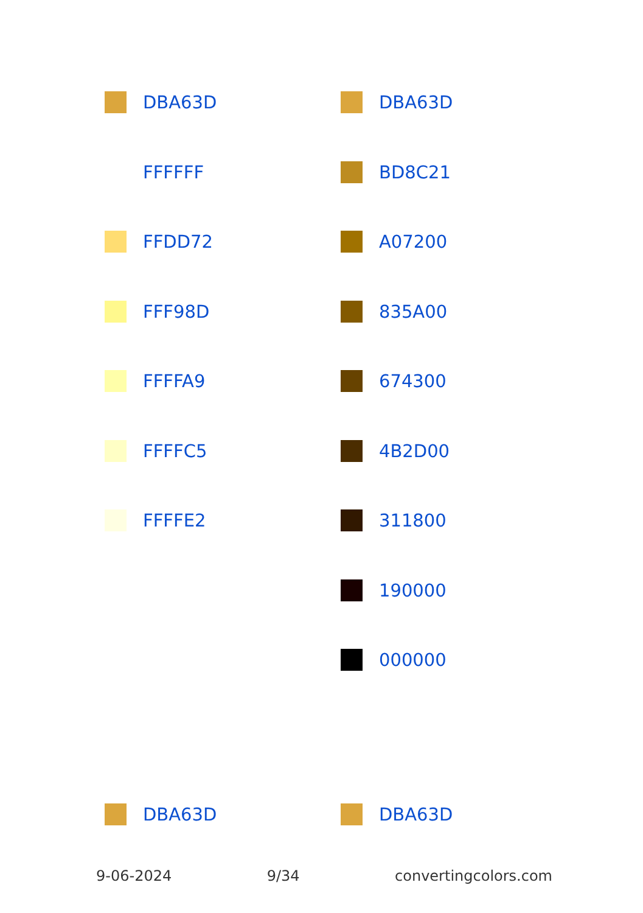DBA63D
FFFFFF
FFDD72
FFF98D
FFFFA9
FFFFC5
FFFFE2
DBA63D
BD8C21
A07200
835A00
674300
4B2D00
311800
190000
000000
DBA63D DBA63D
9-06-2024 9/34 convertingcolors.com